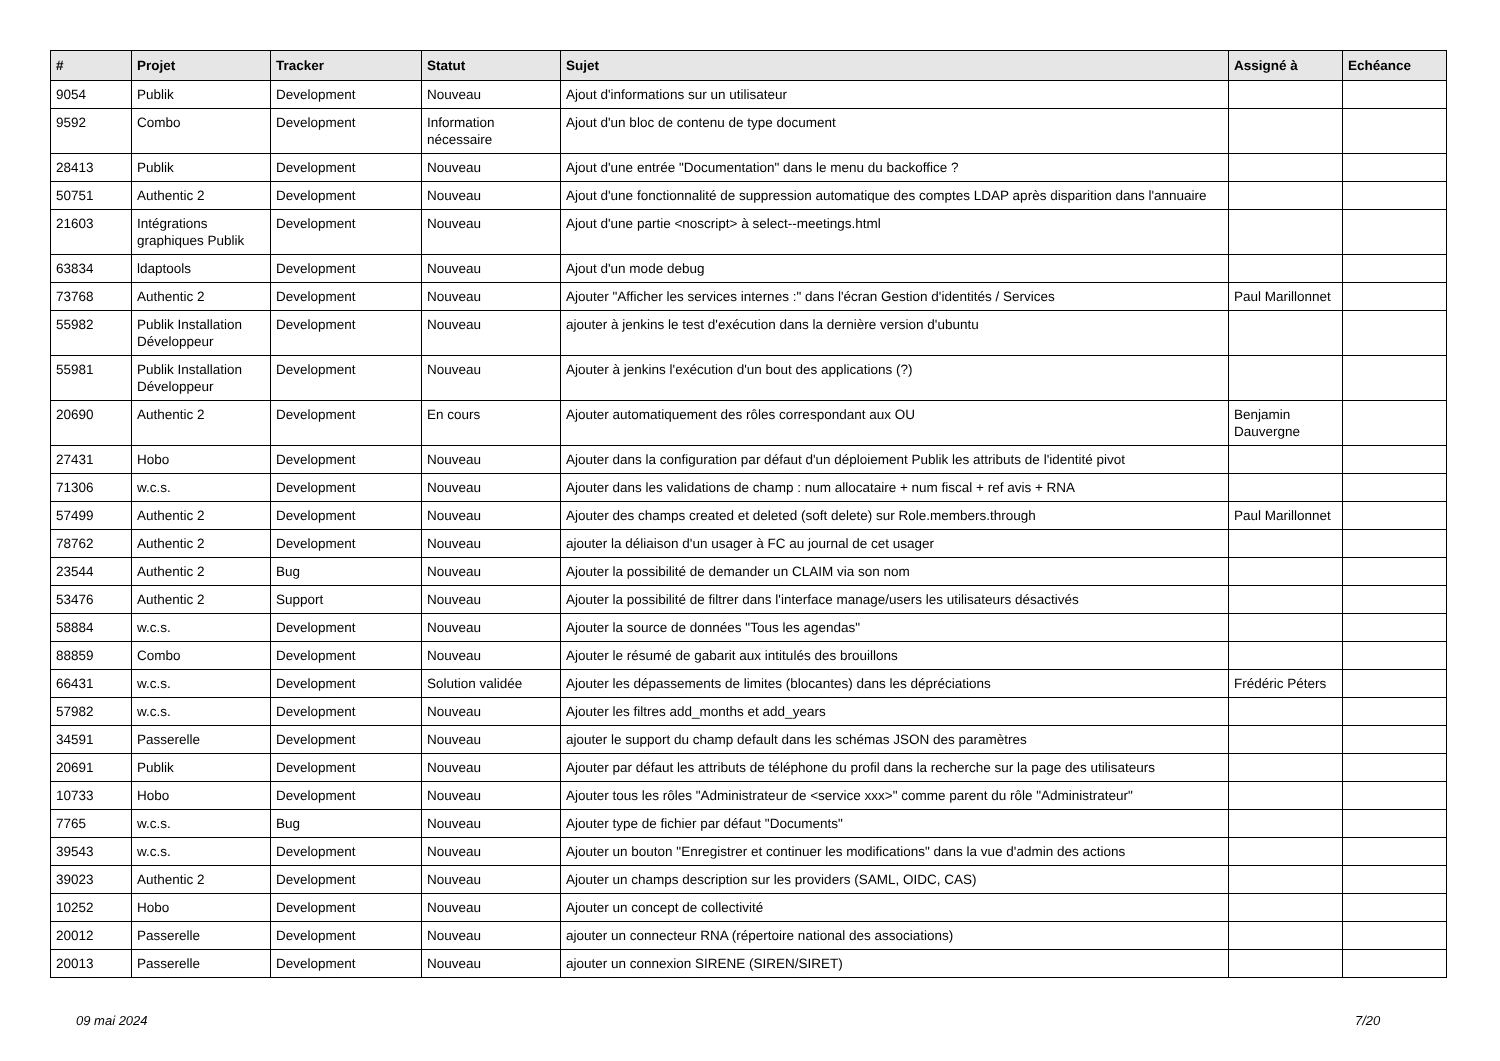| # | Projet | Tracker | Statut | Sujet | Assigné à | Echéance |
| --- | --- | --- | --- | --- | --- | --- |
| 9054 | Publik | Development | Nouveau | Ajout d'informations sur un utilisateur | | |
| 9592 | Combo | Development | Information nécessaire | Ajout d'un bloc de contenu de type document | | |
| 28413 | Publik | Development | Nouveau | Ajout d'une entrée "Documentation" dans le menu du backoffice ? | | |
| 50751 | Authentic 2 | Development | Nouveau | Ajout d'une fonctionnalité de suppression automatique des comptes LDAP après disparition dans l'annuaire | | |
| 21603 | Intégrations graphiques Publik | Development | Nouveau | Ajout d'une partie <noscript> à select--meetings.html | | |
| 63834 | ldaptools | Development | Nouveau | Ajout d'un mode debug | | |
| 73768 | Authentic 2 | Development | Nouveau | Ajouter "Afficher les services internes :" dans l'écran Gestion d'identités / Services | Paul Marillonnet | |
| 55982 | Publik Installation Développeur | Development | Nouveau | ajouter à jenkins le test d'exécution dans la dernière version d'ubuntu | | |
| 55981 | Publik Installation Développeur | Development | Nouveau | Ajouter à jenkins l'exécution d'un bout des applications (?) | | |
| 20690 | Authentic 2 | Development | En cours | Ajouter automatiquement des rôles correspondant aux OU | Benjamin Dauvergne | |
| 27431 | Hobo | Development | Nouveau | Ajouter dans la configuration par défaut d'un déploiement Publik les attributs de l'identité pivot | | |
| 71306 | w.c.s. | Development | Nouveau | Ajouter dans les validations de champ : num allocataire + num fiscal + ref avis + RNA | | |
| 57499 | Authentic 2 | Development | Nouveau | Ajouter des champs created et deleted (soft delete) sur Role.members.through | Paul Marillonnet | |
| 78762 | Authentic 2 | Development | Nouveau | ajouter la déliaison d'un usager à FC au journal de cet usager | | |
| 23544 | Authentic 2 | Bug | Nouveau | Ajouter la possibilité de demander un CLAIM via son nom | | |
| 53476 | Authentic 2 | Support | Nouveau | Ajouter la possibilité de filtrer dans l'interface manage/users les utilisateurs désactivés | | |
| 58884 | w.c.s. | Development | Nouveau | Ajouter la source de données "Tous les agendas" | | |
| 88859 | Combo | Development | Nouveau | Ajouter le résumé de gabarit aux intitulés des brouillons | | |
| 66431 | w.c.s. | Development | Solution validée | Ajouter les dépassements de limites (blocantes) dans les dépréciations | Frédéric Péters | |
| 57982 | w.c.s. | Development | Nouveau | Ajouter les filtres add_months et add_years | | |
| 34591 | Passerelle | Development | Nouveau | ajouter le support du champ default dans les schémas JSON des paramètres | | |
| 20691 | Publik | Development | Nouveau | Ajouter par défaut les attributs de téléphone du profil dans la recherche sur la page des utilisateurs | | |
| 10733 | Hobo | Development | Nouveau | Ajouter tous les rôles "Administrateur de <service xxx>" comme parent du rôle "Administrateur" | | |
| 7765 | w.c.s. | Bug | Nouveau | Ajouter type de fichier par défaut "Documents" | | |
| 39543 | w.c.s. | Development | Nouveau | Ajouter un bouton "Enregistrer et continuer les modifications" dans la vue d'admin des actions | | |
| 39023 | Authentic 2 | Development | Nouveau | Ajouter un champs description sur les providers (SAML, OIDC, CAS) | | |
| 10252 | Hobo | Development | Nouveau | Ajouter un concept de collectivité | | |
| 20012 | Passerelle | Development | Nouveau | ajouter un connecteur RNA (répertoire national des associations) | | |
| 20013 | Passerelle | Development | Nouveau | ajouter un connexion SIRENE (SIREN/SIRET) | | |
09 mai 2024 7/20